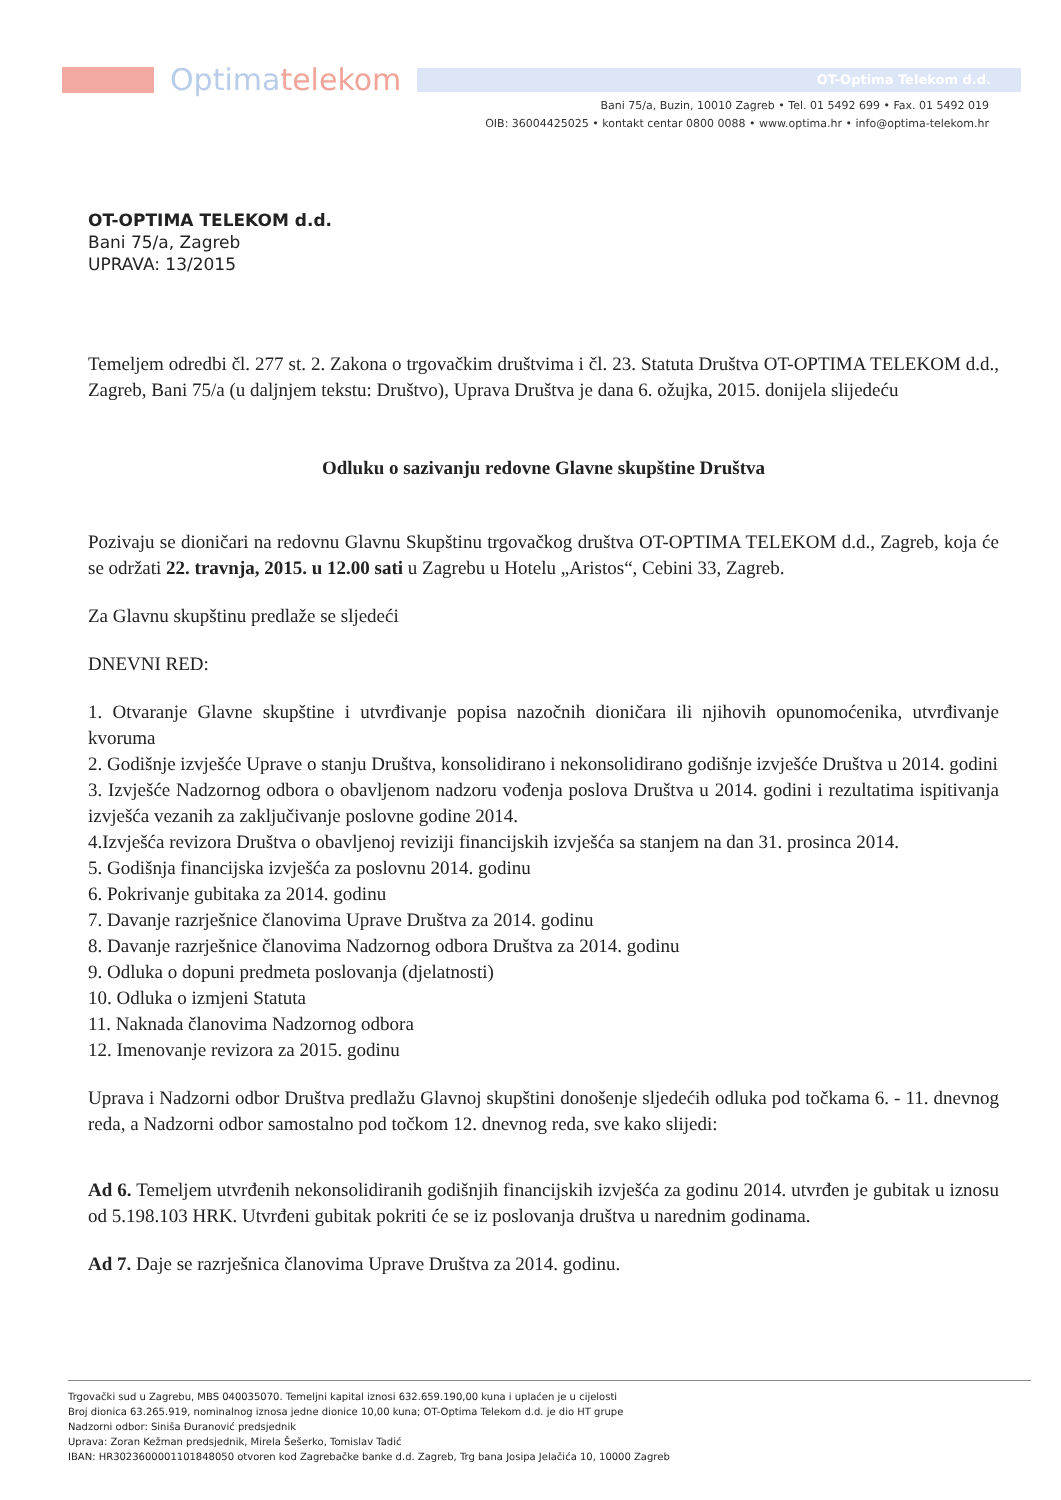Optimatelekom
OT-Optima Telekom d.d.
Bani 75/a, Buzin, 10010 Zagreb • Tel. 01 5492 699 • Fax. 01 5492 019
OIB: 36004425025 • kontakt centar 0800 0088 • www.optima.hr • info@optima-telekom.hr
OT-OPTIMA TELEKOM d.d.
Bani 75/a, Zagreb
UPRAVA: 13/2015
Temeljem odredbi čl. 277 st. 2. Zakona o trgovačkim društvima i čl. 23. Statuta Društva OT-OPTIMA TELEKOM d.d., Zagreb, Bani 75/a (u daljnjem tekstu: Društvo), Uprava Društva je dana 6. ožujka, 2015. donijela slijedeću
Odluku o sazivanju redovne Glavne skupštine Društva
Pozivaju se dioničari na redovnu Glavnu Skupštinu trgovačkog društva OT-OPTIMA TELEKOM d.d., Zagreb, koja će se održati 22. travnja, 2015. u 12.00 sati u Zagrebu u Hotelu „Aristos“, Cebini 33, Zagreb.
Za Glavnu skupštinu predlaže se sljedeći
DNEVNI RED:
1. Otvaranje Glavne skupštine i utvrđivanje popisa nazočnih dioničara ili njihovih opunomoćenika, utvrđivanje kvoruma
2. Godišnje izvješće Uprave o stanju Društva, konsolidirano i nekonsolidirano godišnje izvješće Društva u 2014. godini
3. Izvješće Nadzornog odbora o obavljenom nadzoru vođenja poslova Društva u 2014. godini i rezultatima ispitivanja izvješća vezanih za zaključivanje poslovne godine 2014.
4.Izvješća revizora Društva o obavljenoj reviziji financijskih izvješća sa stanjem na dan 31. prosinca 2014.
5. Godišnja financijska izvješća za poslovnu 2014. godinu
6. Pokrivanje gubitaka za 2014. godinu
7. Davanje razrješnice članovima Uprave Društva za 2014. godinu
8. Davanje razrješnice članovima Nadzornog odbora Društva za 2014. godinu
9. Odluka o dopuni predmeta poslovanja (djelatnosti)
10. Odluka o izmjeni Statuta
11. Naknada članovima Nadzornog odbora
12. Imenovanje revizora za 2015. godinu
Uprava i Nadzorni odbor Društva predlažu Glavnoj skupštini donošenje sljedećih odluka pod točkama 6. - 11. dnevnog reda, a Nadzorni odbor samostalno pod točkom 12. dnevnog reda, sve kako slijedi:
Ad 6. Temeljem utvrđenih nekonsolidiranih godišnjih financijskih izvješća za godinu 2014. utvrđen je gubitak u iznosu od 5.198.103 HRK. Utvrđeni gubitak pokriti će se iz poslovanja društva u narednim godinama.
Ad 7. Daje se razrješnica članovima Uprave Društva za 2014. godinu.
Trgovački sud u Zagrebu, MBS 040035070. Temeljni kapital iznosi 632.659.190,00 kuna i uplaćen je u cijelosti
Broj dionica 63.265.919, nominalnog iznosa jedne dionice 10,00 kuna; OT-Optima Telekom d.d. je dio HT grupe
Nadzorni odbor: Siniša Đuranović predsjednik
Uprava: Zoran Kežman predsjednik, Mirela Šešerko, Tomislav Tadić
IBAN: HR3023600001101848050 otvoren kod Zagrebačke banke d.d. Zagreb, Trg bana Josipa Jelačića 10, 10000 Zagreb